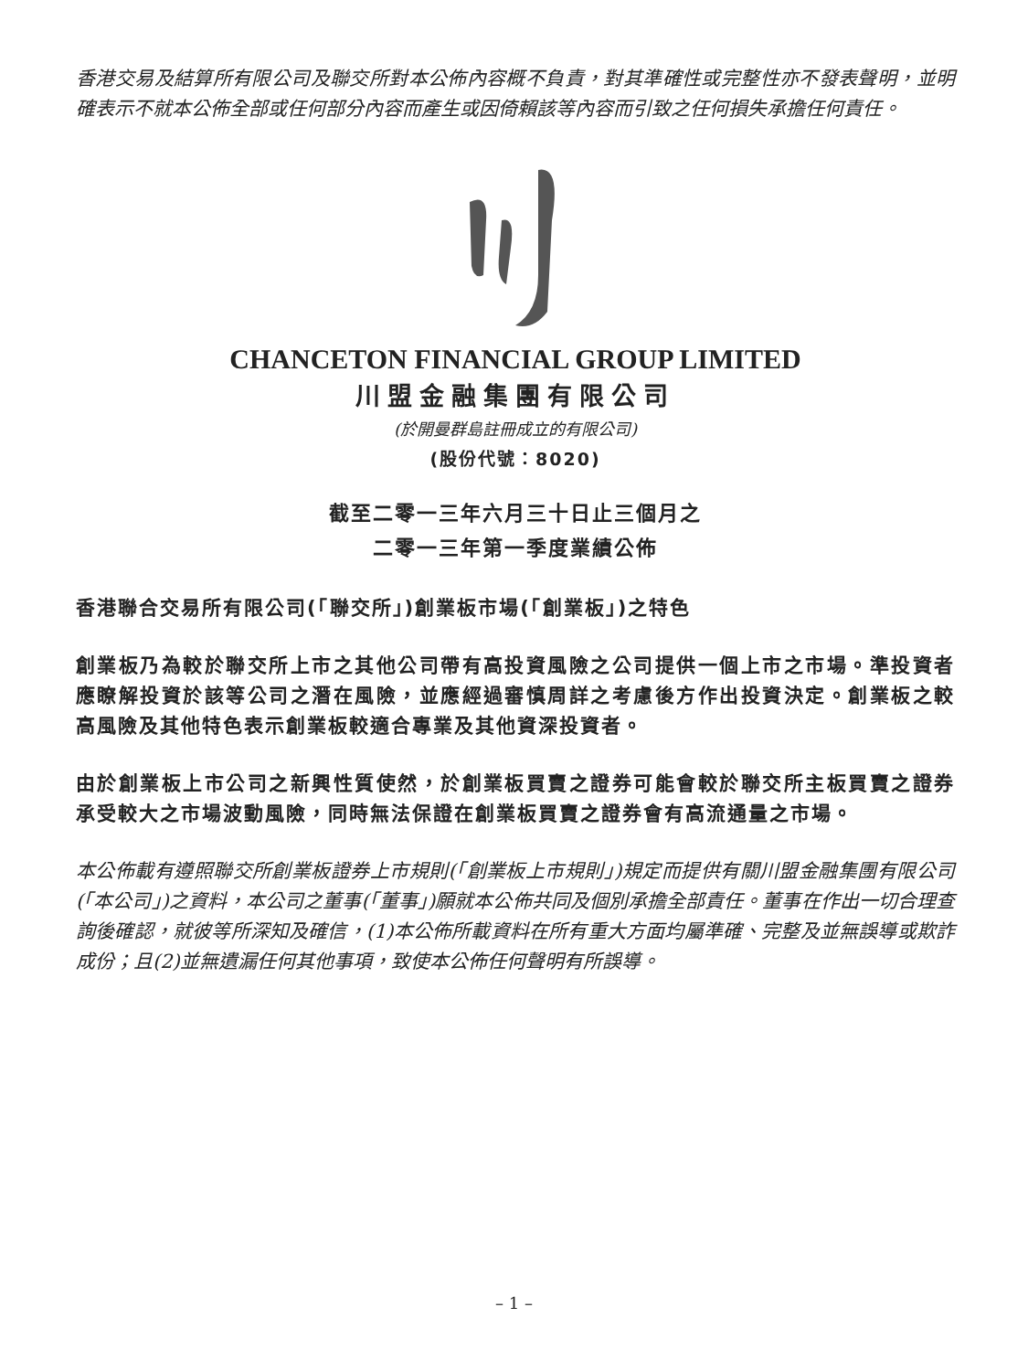香港交易及結算所有限公司及聯交所對本公佈內容概不負責，對其準確性或完整性亦不發表聲明，並明確表示不就本公佈全部或任何部分內容而產生或因倚賴該等內容而引致之任何損失承擔任何責任。
CHANCETON FINANCIAL GROUP LIMITED
川盟金融集團有限公司
(於開曼群島註冊成立的有限公司)
(股份代號：8020)
截至二零一三年六月三十日止三個月之
二零一三年第一季度業績公佈
香港聯合交易所有限公司(「聯交所」)創業板市場(「創業板」)之特色
創業板乃為較於聯交所上市之其他公司帶有高投資風險之公司提供一個上市之市場。準投資者應瞭解投資於該等公司之潛在風險，並應經過審慎周詳之考慮後方作出投資決定。創業板之較高風險及其他特色表示創業板較適合專業及其他資深投資者。
由於創業板上市公司之新興性質使然，於創業板買賣之證券可能會較於聯交所主板買賣之證券承受較大之市場波動風險，同時無法保證在創業板買賣之證券會有高流通量之市場。
本公佈載有遵照聯交所創業板證券上市規則(「創業板上市規則」)規定而提供有關川盟金融集團有限公司(「本公司」)之資料，本公司之董事(「董事」)願就本公佈共同及個別承擔全部責任。董事在作出一切合理查詢後確認，就彼等所深知及確信，(1)本公佈所載資料在所有重大方面均屬準確、完整及並無誤導或欺詐成份；且(2)並無遺漏任何其他事項，致使本公佈任何聲明有所誤導。
– 1 –